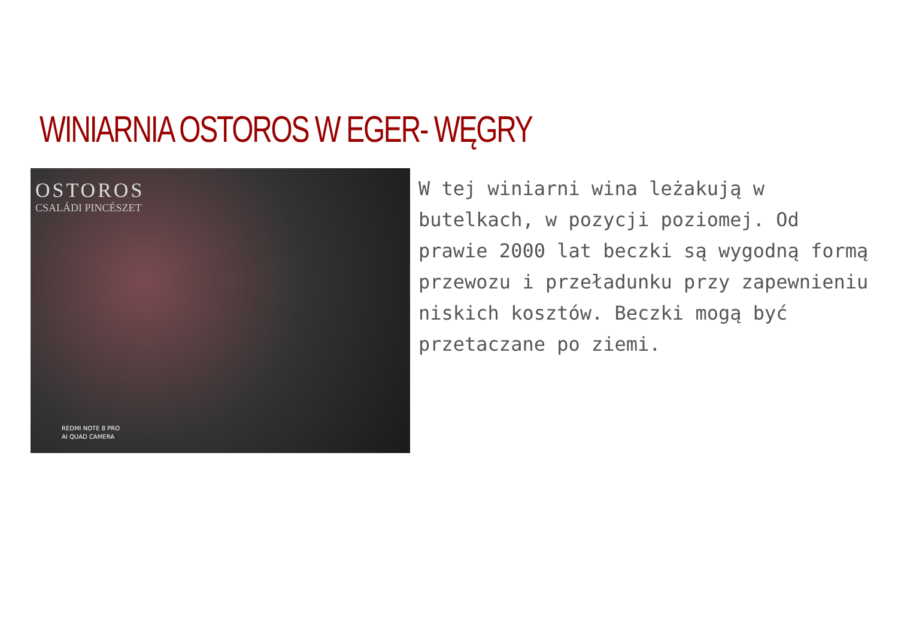WINIARNIA OSTOROS W EGER- WĘGRY
OSTOROS
CSALÁDI PINCÉSZET
REDMI NOTE 8 PRO
AI QUAD CAMERA
W tej winiarni wina leżakują w butelkach, w pozycji poziomej. Od prawie 2000 lat beczki są wygodną formą przewozu i przeładunku przy zapewnieniu niskich kosztów. Beczki mogą być przetaczane po ziemi.